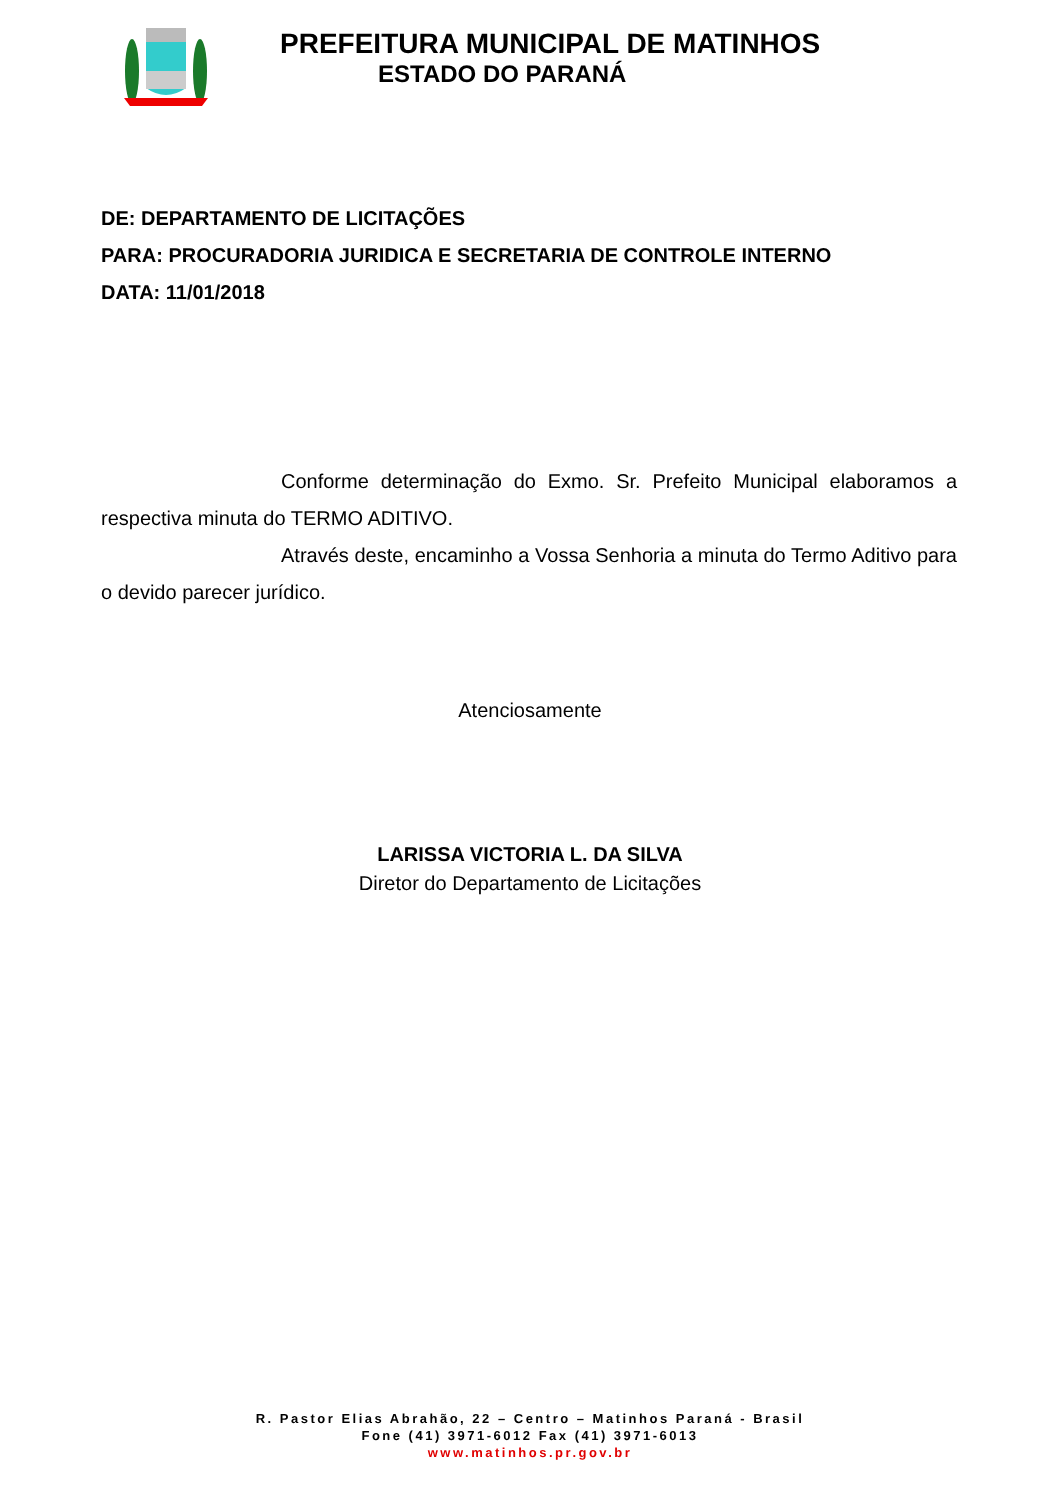PREFEITURA MUNICIPAL DE MATINHOS
ESTADO DO PARANÁ
DE: DEPARTAMENTO DE LICITAÇÕES
PARA: PROCURADORIA JURIDICA E SECRETARIA DE CONTROLE INTERNO
DATA: 11/01/2018
Conforme determinação do Exmo. Sr. Prefeito Municipal elaboramos a respectiva minuta do TERMO ADITIVO.
Através deste, encaminho a Vossa Senhoria a minuta do Termo Aditivo para o devido parecer jurídico.
Atenciosamente
LARISSA VICTORIA L. DA SILVA
Diretor do Departamento de Licitações
R. Pastor Elias Abrahão, 22 – Centro – Matinhos Paraná - Brasil
Fone (41) 3971-6012 Fax (41) 3971-6013
www.matinhos.pr.gov.br